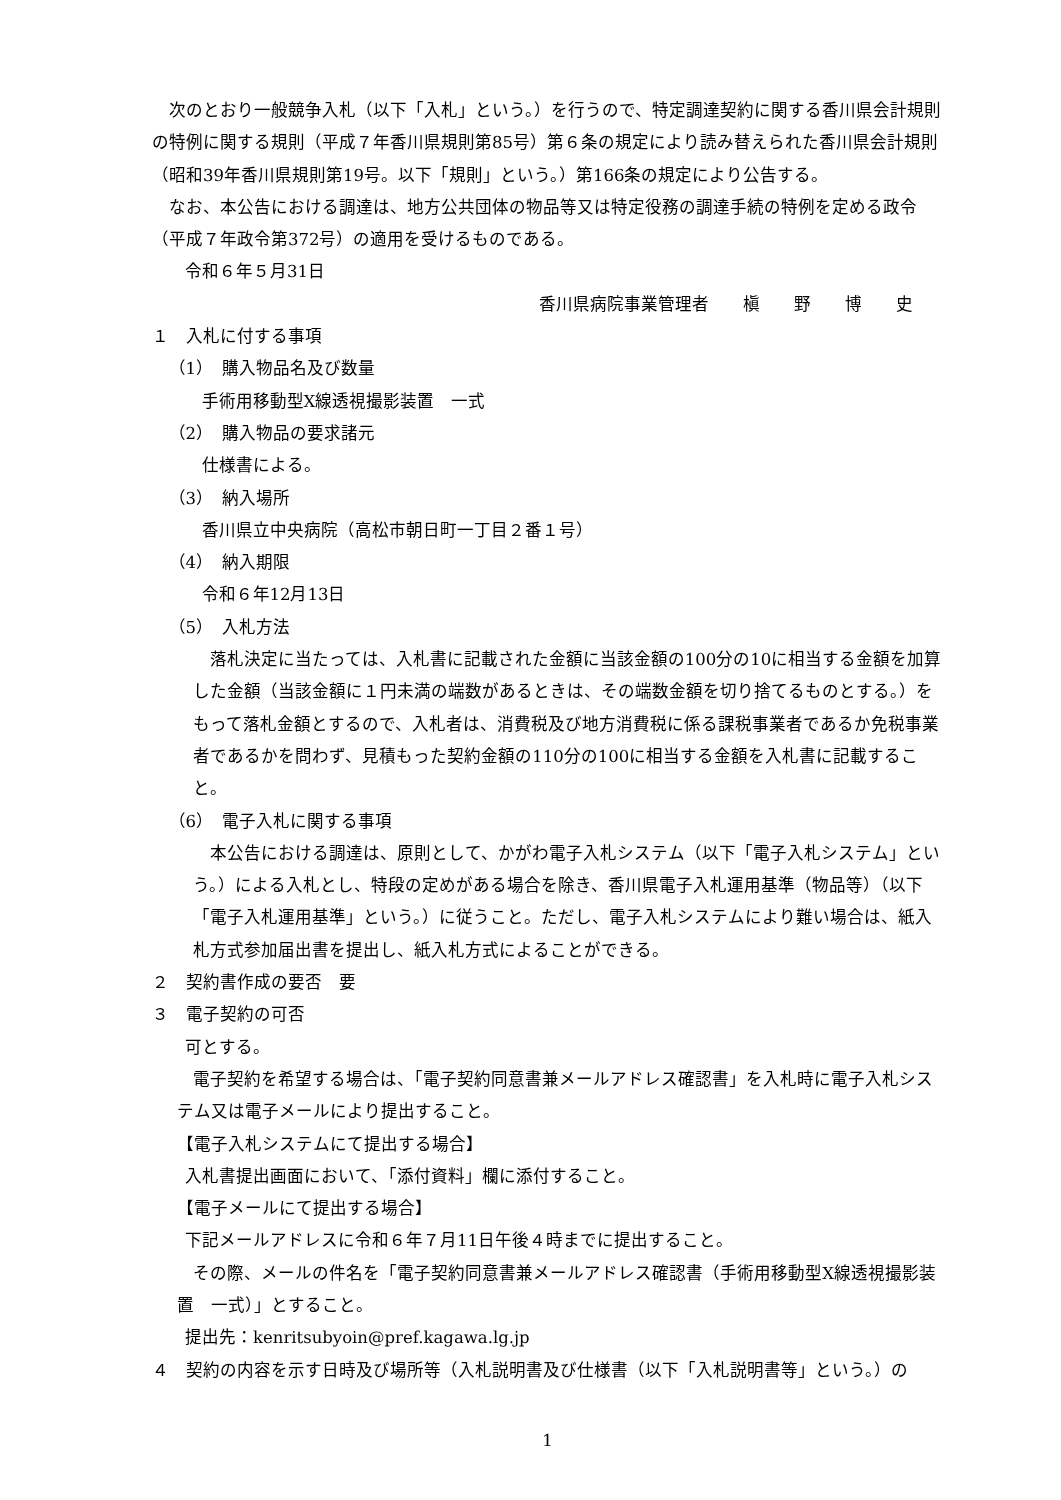次のとおり一般競争入札（以下「入札」という。）を行うので、特定調達契約に関する香川県会計規則の特例に関する規則（平成７年香川県規則第85号）第６条の規定により読み替えられた香川県会計規則（昭和39年香川県規則第19号。以下「規則」という。）第166条の規定により公告する。
なお、本公告における調達は、地方公共団体の物品等又は特定役務の調達手続の特例を定める政令（平成７年政令第372号）の適用を受けるものである。
令和６年５月31日
香川県病院事業管理者　　槇　　野　　博　　史
１　入札に付する事項
（1）　購入物品名及び数量
手術用移動型X線透視撮影装置　一式
（2）　購入物品の要求諸元
仕様書による。
（3）　納入場所
香川県立中央病院（高松市朝日町一丁目２番１号）
（4）　納入期限
令和６年12月13日
（5）　入札方法
落札決定に当たっては、入札書に記載された金額に当該金額の100分の10に相当する金額を加算した金額（当該金額に１円未満の端数があるときは、その端数金額を切り捨てるものとする。）をもって落札金額とするので、入札者は、消費税及び地方消費税に係る課税事業者であるか免税事業者であるかを問わず、見積もった契約金額の110分の100に相当する金額を入札書に記載すること。
（6）　電子入札に関する事項
本公告における調達は、原則として、かがわ電子入札システム（以下「電子入札システム」という。）による入札とし、特段の定めがある場合を除き、香川県電子入札運用基準（物品等）（以下「電子入札運用基準」という。）に従うこと。ただし、電子入札システムにより難い場合は、紙入札方式参加届出書を提出し、紙入札方式によることができる。
２　契約書作成の要否　要
３　電子契約の可否
可とする。
電子契約を希望する場合は、「電子契約同意書兼メールアドレス確認書」を入札時に電子入札システム又は電子メールにより提出すること。
【電子入札システムにて提出する場合】
入札書提出画面において、「添付資料」欄に添付すること。
【電子メールにて提出する場合】
下記メールアドレスに令和６年７月11日午後４時までに提出すること。
その際、メールの件名を「電子契約同意書兼メールアドレス確認書（手術用移動型X線透視撮影装置　一式）」とすること。
提出先：kenritsubyoin@pref.kagawa.lg.jp
４　契約の内容を示す日時及び場所等（入札説明書及び仕様書（以下「入札説明書等」という。）の
1